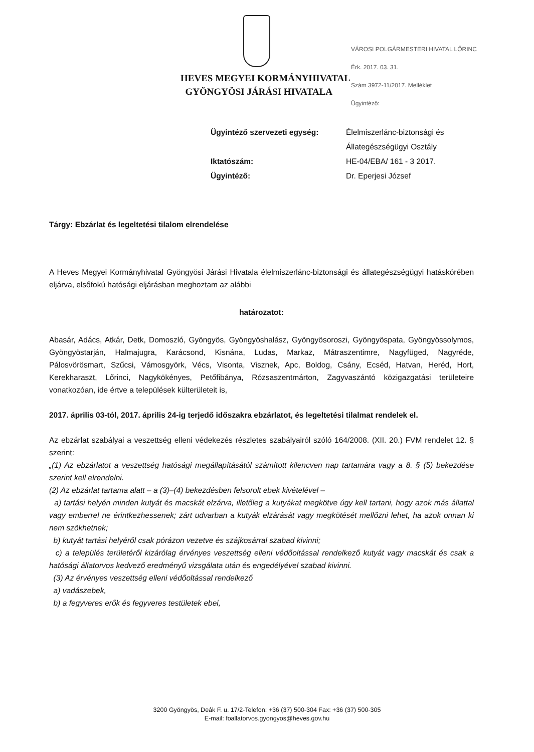HEVES MEGYEI KORMÁNYHIVATAL
GYÖNGYÖSI JÁRÁSI HIVATALA
VÁROSI POLGÁRMESTERI HIVATAL LŐRINC
Érk. 2017. 03. 31.
Szám 3972-11/2017. Melléklet
Ügyintéző:
Ügyintéző szervezeti egység:
Élelmiszerlánc-biztonsági és Állategészségügyi Osztály
Iktatószám:
HE-04/EBA/ 161 - 3 2017.
Ügyintéző:
Dr. Eperjesi József
Tárgy: Ebzárlat és legeltetési tilalom elrendelése
A Heves Megyei Kormányhivatal Gyöngyösi Járási Hivatala élelmiszerlánc-biztonsági és állategészségügyi hatáskörében eljárva, elsőfokú hatósági eljárásban meghoztam az alábbi
határozatot:
Abasár, Adács, Atkár, Detk, Domoszló, Gyöngyös, Gyöngyöshalász, Gyöngyösoroszi, Gyöngyöspata, Gyöngyössolymos, Gyöngyöstarján, Halmajugra, Karácsond, Kisnána, Ludas, Markaz, Mátraszentimre, Nagyfüged, Nagyréde, Pálosvörösmart, Szűcsi, Vámosgyörk, Vécs, Visonta, Visznek, Apc, Boldog, Csány, Ecséd, Hatvan, Heréd, Hort, Kerekharaszt, Lőrinci, Nagykökényes, Petőfibánya, Rózsaszentmárton, Zagyvaszántó közigazgatási területeire vonatkozóan, ide értve a települések külterületeit is,
2017. április 03-tól, 2017. április 24-ig terjedő időszakra ebzárlatot, és legeltetési tilalmat rendelek el.
Az ebzárlat szabályai a veszettség elleni védekezés részletes szabályairól szóló 164/2008. (XII. 20.) FVM rendelet 12. § szerint:
„(1) Az ebzárlatot a veszettség hatósági megállapításától számított kilencven nap tartamára vagy a 8. § (5) bekezdése szerint kell elrendelni.
(2) Az ebzárlat tartama alatt – a (3)–(4) bekezdésben felsorolt ebek kivételével –
a) tartási helyén minden kutyát és macskát elzárva, illetőleg a kutyákat megkötve úgy kell tartani, hogy azok más állattal vagy emberrel ne érintkezhessenek; zárt udvarban a kutyák elzárását vagy megkötését mellőzni lehet, ha azok onnan ki nem szökhetnek;
b) kutyát tartási helyéről csak pórázon vezetve és szájkosárral szabad kivinni;
c) a település területéről kizárólag érvényes veszettség elleni védőoltással rendelkező kutyát vagy macskát és csak a hatósági állatorvos kedvező eredményű vizsgálata után és engedélyével szabad kivinni.
(3) Az érvényes veszettség elleni védőoltással rendelkező
a) vadászebek,
b) a fegyveres erők és fegyveres testületek ebei,
3200 Gyöngyös, Deák F. u. 17/2-Telefon: +36 (37) 500-304 Fax: +36 (37) 500-305
E-mail: foallatorvos.gyongyos@heves.gov.hu